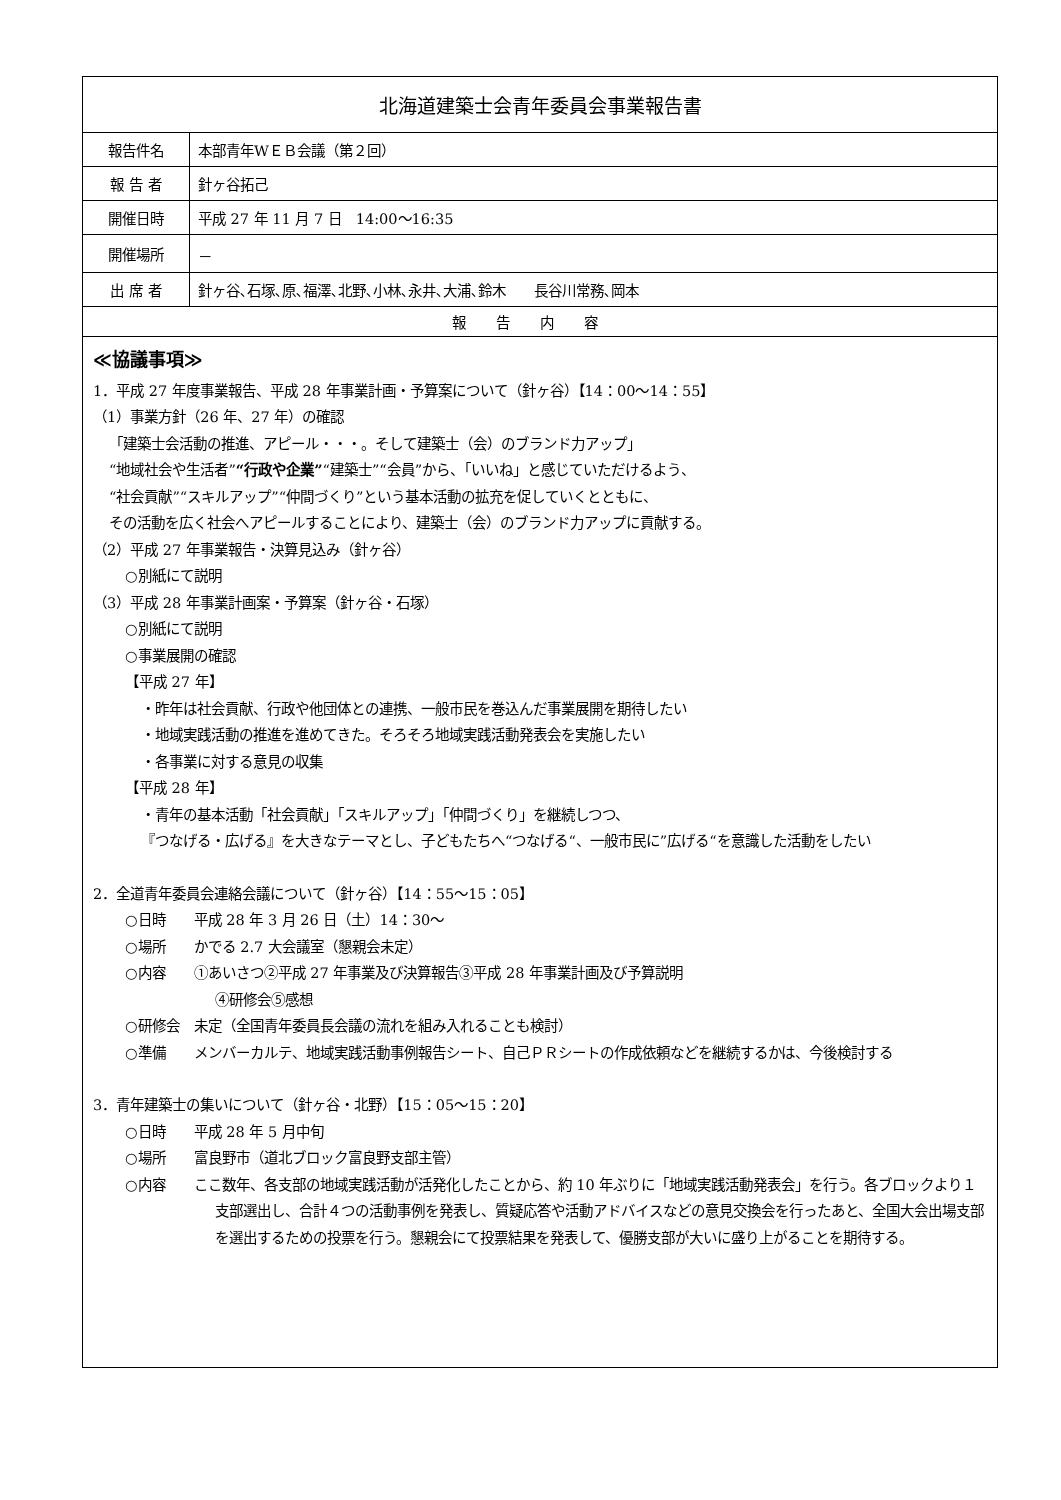| 北海道建築士会青年委員会事業報告書 | |
| --- | --- |
| 報告件名 | 本部青年WＥＢ会議（第２回） |
| 報 告 者 | 針ヶ谷拓己 |
| 開催日時 | 平成 27 年 11 月 7 日 14:00～16:35 |
| 開催場所 | － |
| 出 席 者 | 針ヶ谷､石塚､原､福澤､北野､小林､永井､大浦､鈴木 長谷川常務､岡本 |
| 報告内容 | |
| ≪協議事項≫ 1．平成 27 年度事業報告、平成 28 年事業計画・予算案について（針ヶ谷）【14：00～14：55】 （1）事業方針（26 年、27 年）の確認 「建築士会活動の推進、アピール・・・。そして建築士（会）のブランド力アップ」 “地域社会や生活者” “行政や企業” “建築士”“会員”から、「いいね」と感じていただけるよう、 “社会貢献”“スキルアップ”“仲間づくり”という基本活動の拡充を促していくとともに、 その活動を広く社会へアピールすることにより、建築士（会）のブランド力アップに貢献する。 （2）平成 27 年事業報告・決算見込み（針ヶ谷） ○別紙にて説明 （3）平成 28 年事業計画案・予算案（針ヶ谷・石塚） ○別紙にて説明 ○事業展開の確認 【平成 27 年】 ・昨年は社会貢献、行政や他団体との連携、一般市民を巻込んだ事業展開を期待したい ・地域実践活動の推進を進めてきた。そろそろ地域実践活動発表会を実施したい ・各事業に対する意見の収集 【平成 28 年】 ・青年の基本活動「社会貢献」「スキルアップ」「仲間づくり」を継続しつつ、 『つなげる・広げる』を大きなテーマとし、子どもたちへ“つなげる“、一般市民に”広げる“を意識した活動をしたい 2．全道青年委員会連絡会議について（針ヶ谷）【14：55～15：05】 ○日時 平成 28 年 3 月 26 日（土）14：30～ ○場所 かでる 2.7 大会議室（懇親会未定） ○内容 ①あいさつ②平成 27 年事業及び決算報告③平成 28 年事業計画及び予算説明 ④研修会⑤感想 ○研修会 未定（全国青年委員長会議の流れを組み入れることも検討） ○準備 メンバーカルテ、地域実践活動事例報告シート、自己ＰＲシートの作成依頼などを継続するかは、今後検討する 3．青年建築士の集いについて（針ヶ谷・北野）【15：05～15：20】 ○日時 平成 28 年 5 月中旬 ○場所 富良野市（道北ブロック富良野支部主管） ○内容 ここ数年、各支部の地域実践活動が活発化したことから、約 10 年ぶりに「地域実践活動発表会」を行う。各ブロックより１支部選出し、合計４つの活動事例を発表し、質疑応答や活動アドバイスなどの意見交換会を行ったあと、全国大会出場支部を選出するための投票を行う。懇親会にて投票結果を発表して、優勝支部が大いに盛り上がることを期待する。 | |